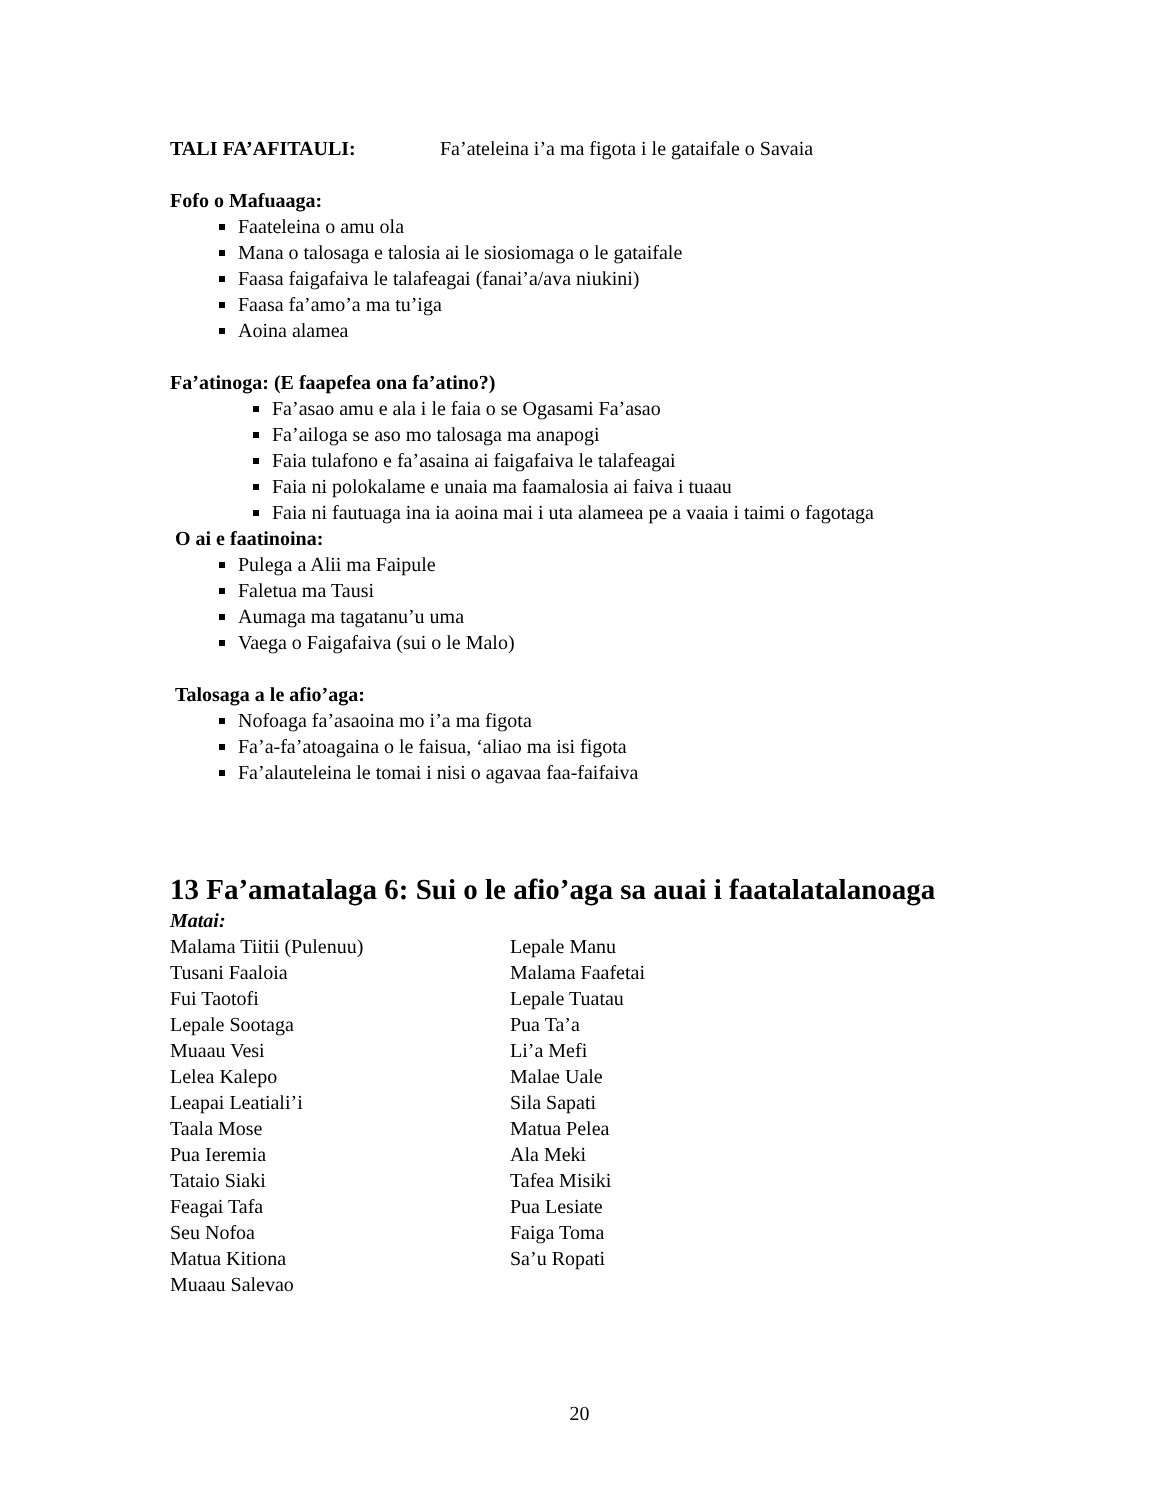TALI FA’AFITAULI: Fa’ateleina i’a ma figota i le gataifale o Savaia
Fofo o Mafuaaga:
Faateleina o amu ola
Mana o talosaga e talosia ai le siosiomaga o le gataifale
Faasa faigafaiva le talafeagai (fanai’a/ava niukini)
Faasa fa’amo’a ma tu’iga
Aoina alamea
Fa’atinoga: (E faapefea ona fa’atino?)
Fa’asao amu e ala i le faia o se Ogasami Fa’asao
Fa’ailoga se aso mo talosaga ma anapogi
Faia tulafono e fa’asaina ai faigafaiva le talafeagai
Faia ni polokalame e unaia ma faamalosia ai faiva i tuaau
Faia ni fautuaga ina ia aoina mai i uta alameea pe a vaaia i taimi o fagotaga
O ai e faatinoina:
Pulega a Alii ma Faipule
Faletua ma Tausi
Aumaga ma tagatanu’u uma
Vaega o Faigafaiva (sui o le Malo)
Talosaga a le afio’aga:
Nofoaga fa’asaoina mo i’a ma figota
Fa’a-fa’atoagaina o le faisua, ‘aliao ma isi figota
Fa’alauteleina le tomai i nisi o agavaa faa-faifaiva
13 Fa’amatalaga 6: Sui o le afio’aga sa auai i faatalatalanoaga
Matai:
Malama Tiitii (Pulenuu)
Tusani Faaloia
Fui Taotofi
Lepale Sootaga
Muaau Vesi
Lelea Kalepo
Leapai Leatiali’i
Taala Mose
Pua Ieremia
Tataio Siaki
Feagai Tafa
Seu Nofoa
Matua Kitiona
Muaau Salevao
Lepale Manu
Malama Faafetai
Lepale Tuatau
Pua Ta’a
Li’a Mefi
Malae Uale
Sila Sapati
Matua Pelea
Ala Meki
Tafea Misiki
Pua Lesiate
Faiga Toma
Sa’u Ropati
20